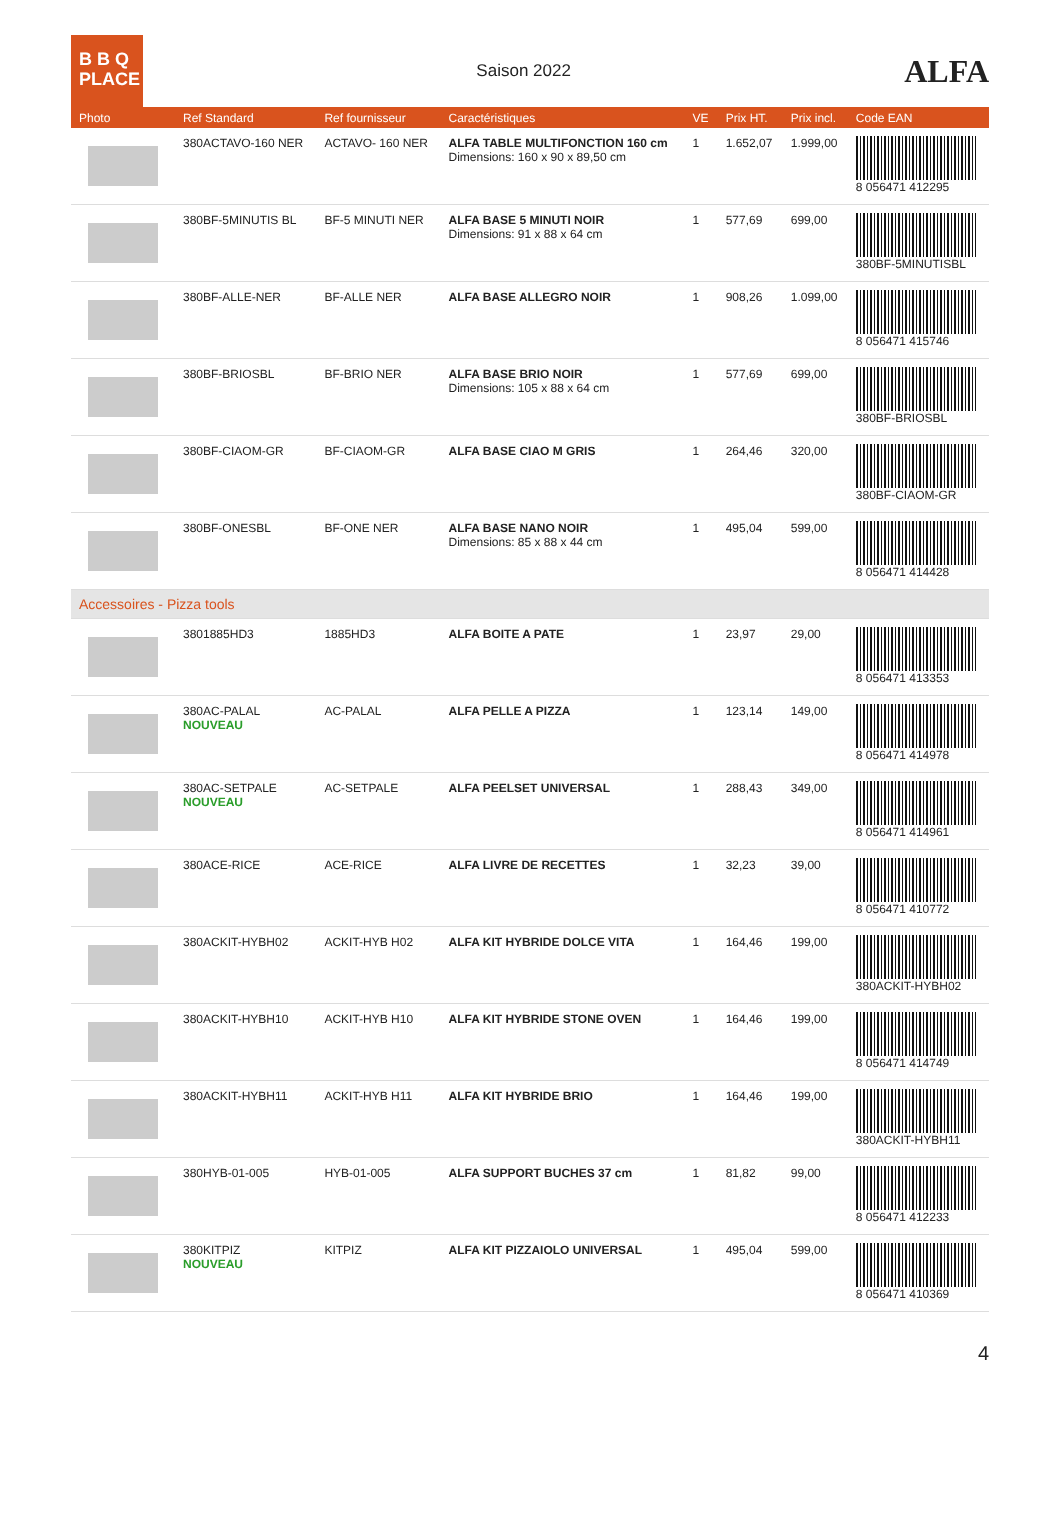B B Q
PLACE
Saison 2022
ALFA
| Photo | Ref Standard | Ref fournisseur | Caractéristiques | VE | Prix HT. | Prix incl. | Code EAN |
| --- | --- | --- | --- | --- | --- | --- | --- |
| | 380ACTAVO-160 NER | ACTAVO- 160 NER | ALFA TABLE MULTIFONCTION 160 cm Dimensions: 160 x 90 x 89,50 cm | 1 | 1.652,07 | 1.999,00 | 8 056471 412295 |
| | 380BF-5MINUTIS BL | BF-5 MINUTI NER | ALFA BASE 5 MINUTI NOIR Dimensions: 91 x 88 x 64 cm | 1 | 577,69 | 699,00 | 380BF-5MINUTISBL |
| | 380BF-ALLE-NER | BF-ALLE NER | ALFA BASE ALLEGRO NOIR | 1 | 908,26 | 1.099,00 | 8 056471 415746 |
| | 380BF-BRIOSBL | BF-BRIO NER | ALFA BASE BRIO NOIR Dimensions: 105 x 88 x 64 cm | 1 | 577,69 | 699,00 | 380BF-BRIOSBL |
| | 380BF-CIAOM-GR | BF-CIAOM-GR | ALFA BASE CIAO M GRIS | 1 | 264,46 | 320,00 | 380BF-CIAOM-GR |
| | 380BF-ONESBL | BF-ONE NER | ALFA BASE NANO NOIR Dimensions: 85 x 88 x 44 cm | 1 | 495,04 | 599,00 | 8 056471 414428 |
| Accessoires - Pizza tools | | | | | | | |
| | 3801885HD3 | 1885HD3 | ALFA BOITE A PATE | 1 | 23,97 | 29,00 | 8 056471 413353 |
| | 380AC-PALAL NOUVEAU | AC-PALAL | ALFA PELLE A PIZZA | 1 | 123,14 | 149,00 | 8 056471 414978 |
| | 380AC-SETPALE NOUVEAU | AC-SETPALE | ALFA PEELSET UNIVERSAL | 1 | 288,43 | 349,00 | 8 056471 414961 |
| | 380ACE-RICE | ACE-RICE | ALFA LIVRE DE RECETTES | 1 | 32,23 | 39,00 | 8 056471 410772 |
| | 380ACKIT-HYBH02 | ACKIT-HYB H02 | ALFA KIT HYBRIDE DOLCE VITA | 1 | 164,46 | 199,00 | 380ACKIT-HYBH02 |
| | 380ACKIT-HYBH10 | ACKIT-HYB H10 | ALFA KIT HYBRIDE STONE OVEN | 1 | 164,46 | 199,00 | 8 056471 414749 |
| | 380ACKIT-HYBH11 | ACKIT-HYB H11 | ALFA KIT HYBRIDE BRIO | 1 | 164,46 | 199,00 | 380ACKIT-HYBH11 |
| | 380HYB-01-005 | HYB-01-005 | ALFA SUPPORT BUCHES 37 cm | 1 | 81,82 | 99,00 | 8 056471 412233 |
| | 380KITPIZ NOUVEAU | KITPIZ | ALFA KIT PIZZAIOLO UNIVERSAL | 1 | 495,04 | 599,00 | 8 056471 410369 |
4